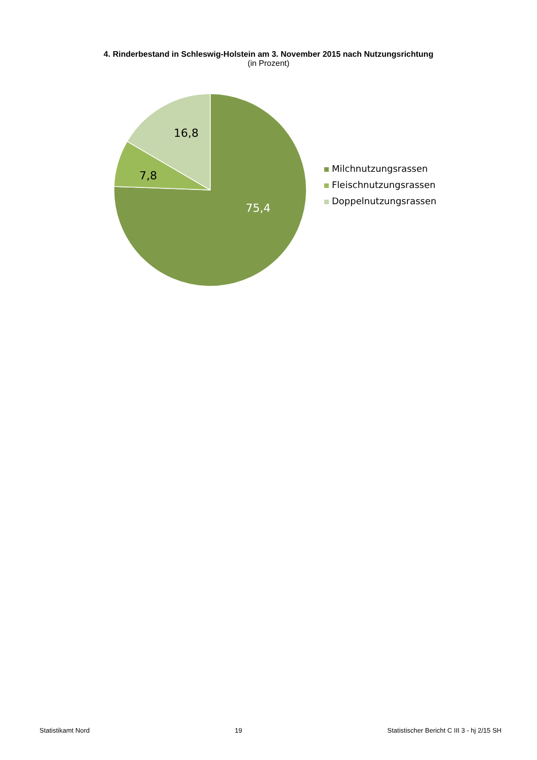4. Rinderbestand in Schleswig-Holstein am 3. November 2015 nach Nutzungsrichtung
(in Prozent)
16,8
7,8
75,4
Milchnutzungsrassen
Fleischnutzungsrassen
Doppelnutzungsrassen
Statistikamt Nord 19 Statistischer Bericht C III 3 - hj 2/15 SH